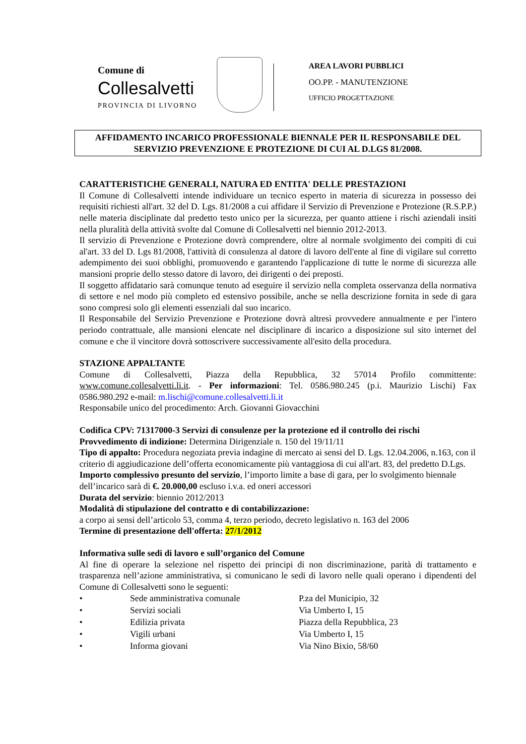Comune di
Collesalvetti
PROVINCIA DI LIVORNO
AREA LAVORI PUBBLICI
OO.PP. - MANUTENZIONE
UFFICIO PROGETTAZIONE
AFFIDAMENTO INCARICO PROFESSIONALE BIENNALE PER IL RESPONSABILE DEL SERVIZIO PREVENZIONE E PROTEZIONE DI CUI AL D.LGS 81/2008.
CARATTERISTICHE GENERALI, NATURA ED ENTITA' DELLE PRESTAZIONI
Il Comune di Collesalvetti intende individuare un tecnico esperto in materia di sicurezza in possesso dei requisiti richiesti all'art. 32 del D. Lgs. 81/2008 a cui affidare il Servizio di Prevenzione e Protezione (R.S.P.P.) nelle materia disciplinate dal predetto testo unico per la sicurezza, per quanto attiene i rischi aziendali insiti nella pluralità della attività svolte dal Comune di Collesalvetti nel biennio 2012-2013.
Il servizio di Prevenzione e Protezione dovrà comprendere, oltre al normale svolgimento dei compiti di cui al'art. 33 del D. Lgs 81/2008, l'attività di consulenza al datore di lavoro dell'ente al fine di vigilare sul corretto adempimento dei suoi obblighi, promuovendo e garantendo l'applicazione di tutte le norme di sicurezza alle mansioni proprie dello stesso datore di lavoro, dei dirigenti o dei preposti.
Il soggetto affidatario sarà comunque tenuto ad eseguire il servizio nella completa osservanza della normativa di settore e nel modo più completo ed estensivo possibile, anche se nella descrizione fornita in sede di gara sono compresi solo gli elementi essenziali dal suo incarico.
Il Responsabile del Servizio Prevenzione e Protezione dovrà altresì provvedere annualmente e per l'intero periodo contrattuale, alle mansioni elencate nel disciplinare di incarico a disposizione sul sito internet del comune e che il vincitore dovrà sottoscrivere successivamente all'esito della procedura.
STAZIONE APPALTANTE
Comune di Collesalvetti, Piazza della Repubblica, 32 57014 Profilo committente: www.comune.collesalvetti.li.it. - Per informazioni: Tel. 0586.980.245 (p.i. Maurizio Lischi) Fax 0586.980.292 e-mail: m.lischi@comune.collesalvetti.li.it
Responsabile unico del procedimento: Arch. Giovanni Giovacchini
Codifica CPV: 71317000-3 Servizi di consulenze per la protezione ed il controllo dei rischi
Provvedimento di indizione: Determina Dirigenziale n. 150 del 19/11/11
Tipo di appalto: Procedura negoziata previa indagine di mercato ai sensi del D. Lgs. 12.04.2006, n.163, con il criterio di aggiudicazione dell’offerta economicamente più vantaggiosa di cui all'art. 83, del predetto D.Lgs.
Importo complessivo presunto del servizio, l’importo limite a base di gara, per lo svolgimento biennale dell’incarico sarà di €. 20.000,00 escluso i.v.a. ed oneri accessori
Durata del servizio: biennio 2012/2013
Modalità di stipulazione del contratto e di contabilizzazione:
a corpo ai sensi dell’articolo 53, comma 4, terzo periodo, decreto legislativo n. 163 del 2006
Termine di presentazione dell'offerta: 27/1/2012
Informativa sulle sedi di lavoro e sull’organico del Comune
Al fine di operare la selezione nel rispetto dei principi di non discriminazione, parità di trattamento e trasparenza nell’azione amministrativa, si comunicano le sedi di lavoro nelle quali operano i dipendenti del Comune di Collesalvetti sono le seguenti:
| • | Sede amministrativa comunale | P.za del Municipio, 32 |
| • | Servizi sociali | Via Umberto I, 15 |
| • | Edilizia privata | Piazza della Repubblica, 23 |
| • | Vigili urbani | Via Umberto I, 15 |
| • | Informa giovani | Via Nino Bixio, 58/60 |